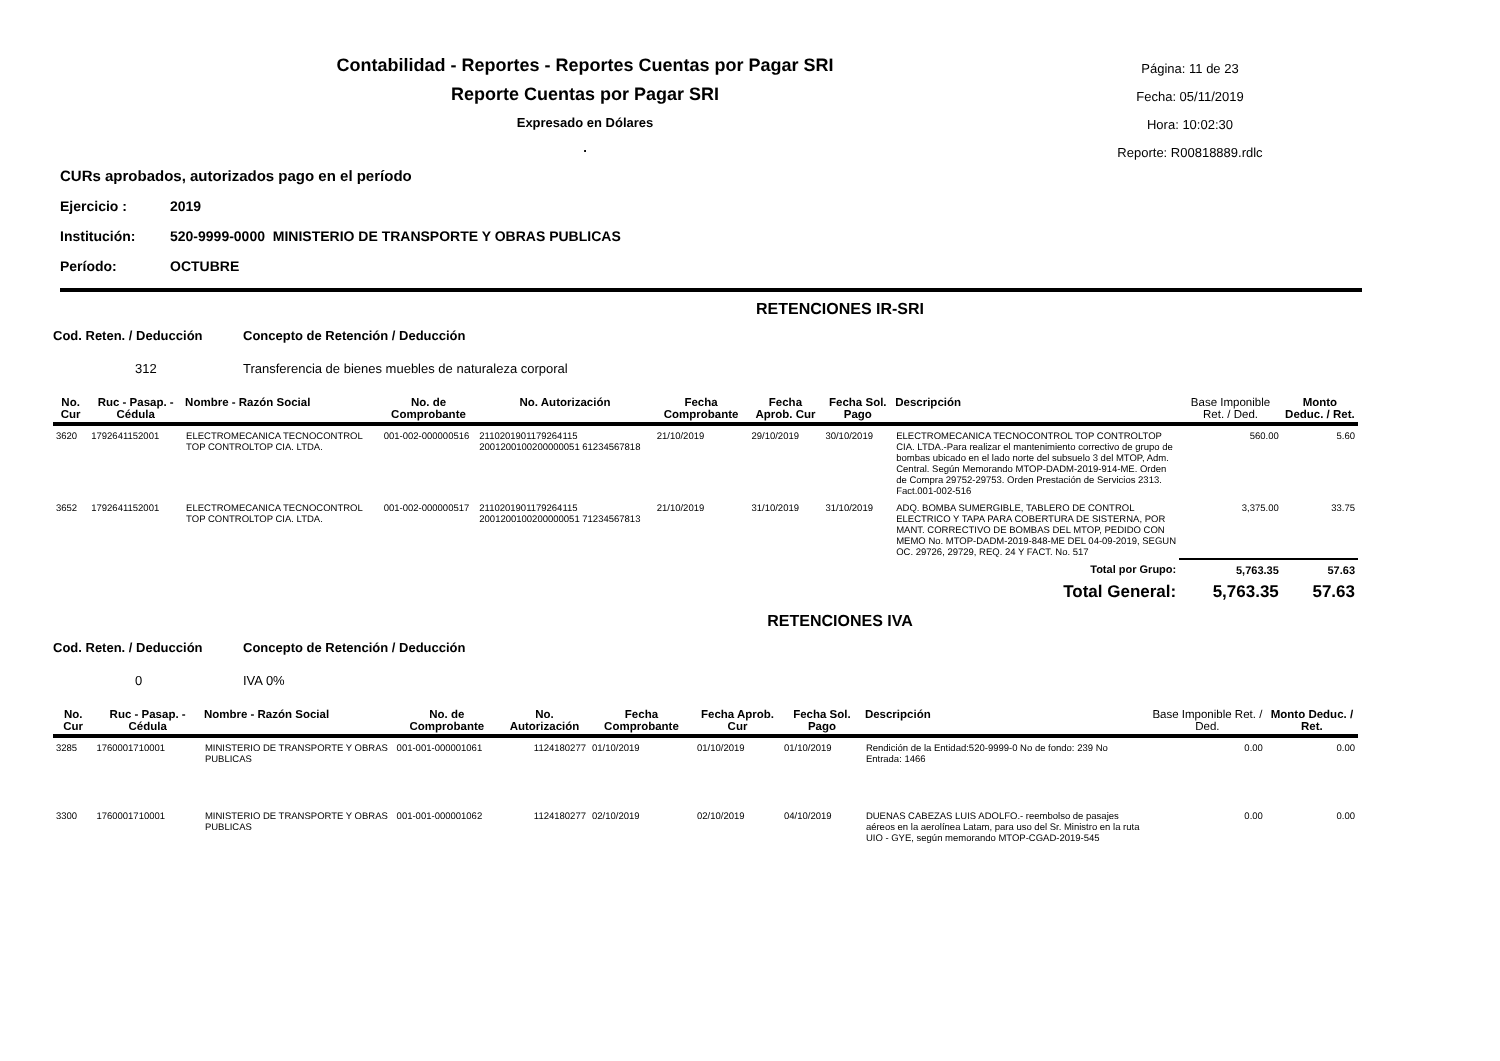Contabilidad - Reportes - Reportes Cuentas por Pagar SRI
Reporte Cuentas por Pagar SRI
Expresado en Dólares
.
Página: 11 de 23
Fecha: 05/11/2019
Hora: 10:02:30
Reporte: R00818889.rdlc
CURs aprobados, autorizados pago en el período
Ejercicio : 2019
Institución: 520-9999-0000 MINISTERIO DE TRANSPORTE Y OBRAS PUBLICAS
Período: OCTUBRE
RETENCIONES IR-SRI
Cod. Reten. / Deducción Concepto de Retención / Deducción
312 Transferencia de bienes muebles de naturaleza corporal
| No. Cur | Ruc - Pasap. - Cédula | Nombre - Razón Social | No. de Comprobante | No. Autorización | Fecha Comprobante | Fecha Aprob. Cur | Fecha Sol. Pago | Descripción | Base Imponible Ret. / Ded. | Monto Deduc. / Ret. |
| --- | --- | --- | --- | --- | --- | --- | --- | --- | --- | --- |
| 3620 | 1792641152001 | ELECTROMECANICA TECNOCONTROL TOP CONTROLTOP CIA. LTDA. | 001-002-000000516 | 2110201901179264115 2001200100200000051 61234567818 | 21/10/2019 | 29/10/2019 | 30/10/2019 | ELECTROMECANICA TECNOCONTROL TOP CONTROLTOP CIA. LTDA.-Para realizar el mantenimiento correctivo de grupo de bombas ubicado en el lado norte del subsuelo 3 del MTOP, Adm. Central. Según Memorando MTOP-DADM-2019-914-ME. Orden de Compra 29752-29753. Orden Prestación de Servicios 2313. Fact.001-002-516 | 560.00 | 5.60 |
| 3652 | 1792641152001 | ELECTROMECANICA TECNOCONTROL TOP CONTROLTOP CIA. LTDA. | 001-002-000000517 | 2110201901179264115 2001200100200000051 71234567813 | 21/10/2019 | 31/10/2019 | 31/10/2019 | ADQ. BOMBA SUMERGIBLE, TABLERO DE CONTROL ELECTRICO Y TAPA PARA COBERTURA DE SISTERNA, POR MANT. CORRECTIVO DE BOMBAS DEL MTOP, PEDIDO CON MEMO No. MTOP-DADM-2019-848-ME DEL 04-09-2019, SEGUN OC. 29726, 29729, REQ. 24 Y FACT. No. 517 | 3,375.00 | 33.75 |
| Total por Grupo: | | | | | | | | | 5,763.35 | 57.63 |
| Total General: | | | | | | | | | 5,763.35 | 57.63 |
RETENCIONES IVA
Cod. Reten. / Deducción Concepto de Retención / Deducción
0 IVA 0%
| No. Cur | Ruc - Pasap. - Cédula | Nombre - Razón Social | No. de Comprobante | No. Autorización | Fecha Comprobante | Fecha Aprob. Cur | Fecha Sol. Pago | Descripción | Base Imponible Ret. / Ded. | Monto Deduc. / Ret. |
| --- | --- | --- | --- | --- | --- | --- | --- | --- | --- | --- |
| 3285 | 1760001710001 | MINISTERIO DE TRANSPORTE Y OBRAS PUBLICAS | 001-001-000001061 | 1124180277 | 01/10/2019 | 01/10/2019 | 01/10/2019 | Rendición de la Entidad:520-9999-0 No de fondo: 239 No Entrada: 1466 | 0.00 | 0.00 |
| 3300 | 1760001710001 | MINISTERIO DE TRANSPORTE Y OBRAS PUBLICAS | 001-001-000001062 | 1124180277 | 02/10/2019 | 02/10/2019 | 04/10/2019 | DUENAS CABEZAS LUIS ADOLFO.- reembolso de pasajes aéreos en la aerolínea Latam, para uso del Sr. Ministro en la ruta UIO - GYE, según memorando MTOP-CGAD-2019-545 | 0.00 | 0.00 |